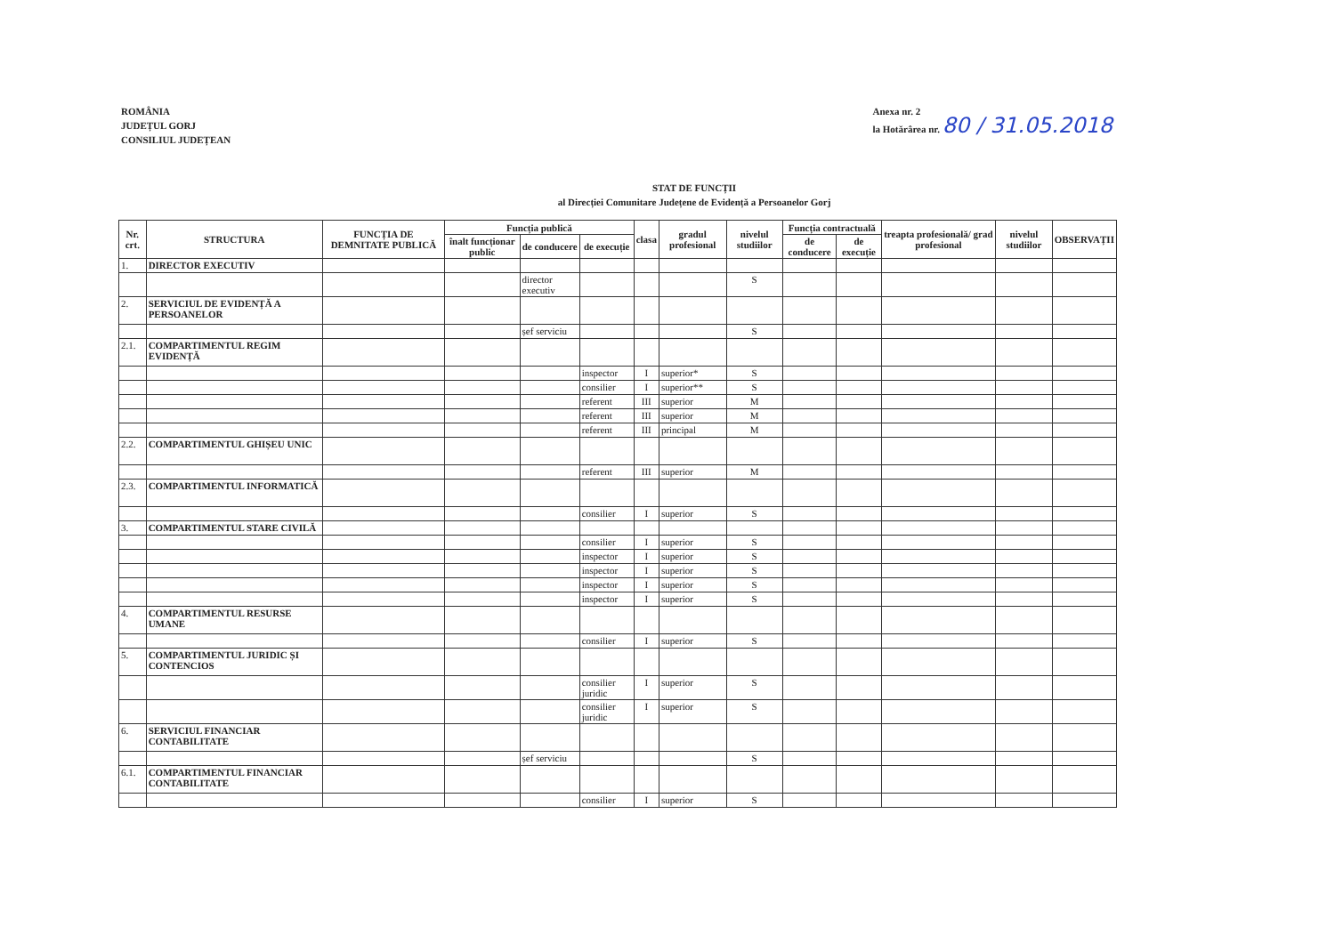ROMÂNIA
JUDEȚUL GORJ
CONSILIUL JUDEȚEAN
Anexa nr. 2
la Hotărârea nr. 80 / 31.05.2018
STAT DE FUNCȚII
al Direcției Comunitare Județene de Evidență a Persoanelor Gorj
| Nr. crt. | STRUCTURA | FUNCȚIA DE DEMNITATE PUBLICĂ | Funcția publică | | | clasa | gradul profesional | nivelul studiilor | Funcția contractuală | | treapta profesională/ grad profesional | nivelul studiilor | OBSERVAȚII |
| --- | --- | --- | --- | --- | --- | --- | --- | --- | --- | --- | --- | --- | --- |
| | | | înalt funcționar public | de conducere | de execuție | | | | de conducere | de execuție | | | |
| 1. | DIRECTOR EXECUTIV | | | | | | | | | | | | |
| | | | | director executiv | | | | S | | | | | |
| 2. | SERVICIUL DE EVIDENȚĂ A PERSOANELOR | | | | | | | | | | | | |
| | | | | șef serviciu | | | | S | | | | | |
| 2.1. | COMPARTIMENTUL REGIM EVIDENȚĂ | | | | | | | | | | | | |
| | | | | | inspector | I | superior* | S | | | | | |
| | | | | | consilier | I | superior** | S | | | | | |
| | | | | | referent | III | superior | M | | | | | |
| | | | | | referent | III | superior | M | | | | | |
| | | | | | referent | III | principal | M | | | | | |
| 2.2. | COMPARTIMENTUL GHIȘEU UNIC | | | | | | | | | | | | |
| | | | | | referent | III | superior | M | | | | | |
| 2.3. | COMPARTIMENTUL INFORMATICĂ | | | | | | | | | | | | |
| | | | | | consilier | I | superior | S | | | | | |
| 3. | COMPARTIMENTUL STARE CIVILĂ | | | | | | | | | | | | |
| | | | | | consilier | I | superior | S | | | | | |
| | | | | | inspector | I | superior | S | | | | | |
| | | | | | inspector | I | superior | S | | | | | |
| | | | | | inspector | I | superior | S | | | | | |
| | | | | | inspector | I | superior | S | | | | | |
| 4. | COMPARTIMENTUL RESURSE UMANE | | | | | | | | | | | | |
| | | | | | consilier | I | superior | S | | | | | |
| 5. | COMPARTIMENTUL JURIDIC ȘI CONTENCIOS | | | | | | | | | | | | |
| | | | | | consilier juridic | I | superior | S | | | | | |
| | | | | | consilier juridic | I | superior | S | | | | | |
| 6. | SERVICIUL FINANCIAR CONTABILITATE | | | | | | | | | | | | |
| | | | | șef serviciu | | | | S | | | | | |
| 6.1. | COMPARTIMENTUL FINANCIAR CONTABILITATE | | | | | | | | | | | | |
| | | | | | consilier | I | superior | S | | | | | |